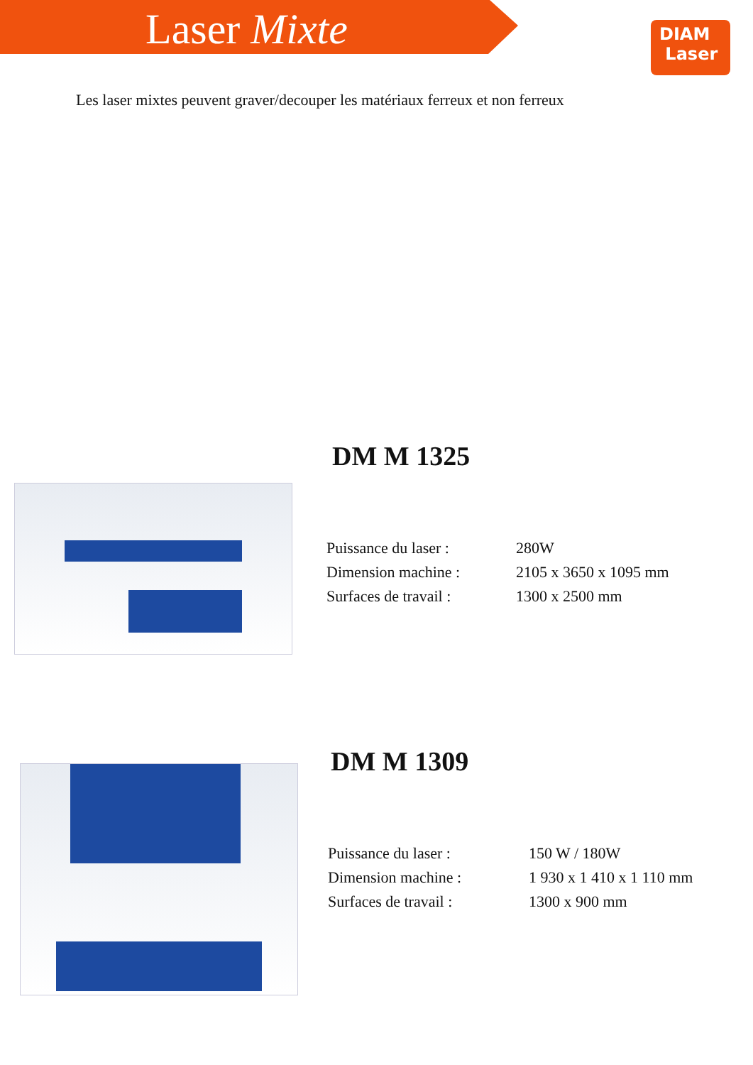Laser Mixte
DIAM
Laser
Les laser mixtes peuvent graver/decouper les matériaux ferreux et non ferreux
DM M 1325
| Puissance du laser : | 280W |
| Dimension machine : | 2105 x 3650 x 1095 mm |
| Surfaces de travail : | 1300 x 2500 mm |
DM M 1309
| Puissance du laser : | 150 W / 180W |
| Dimension machine : | 1 930 x 1 410 x 1 110 mm |
| Surfaces de travail : | 1300 x 900 mm |